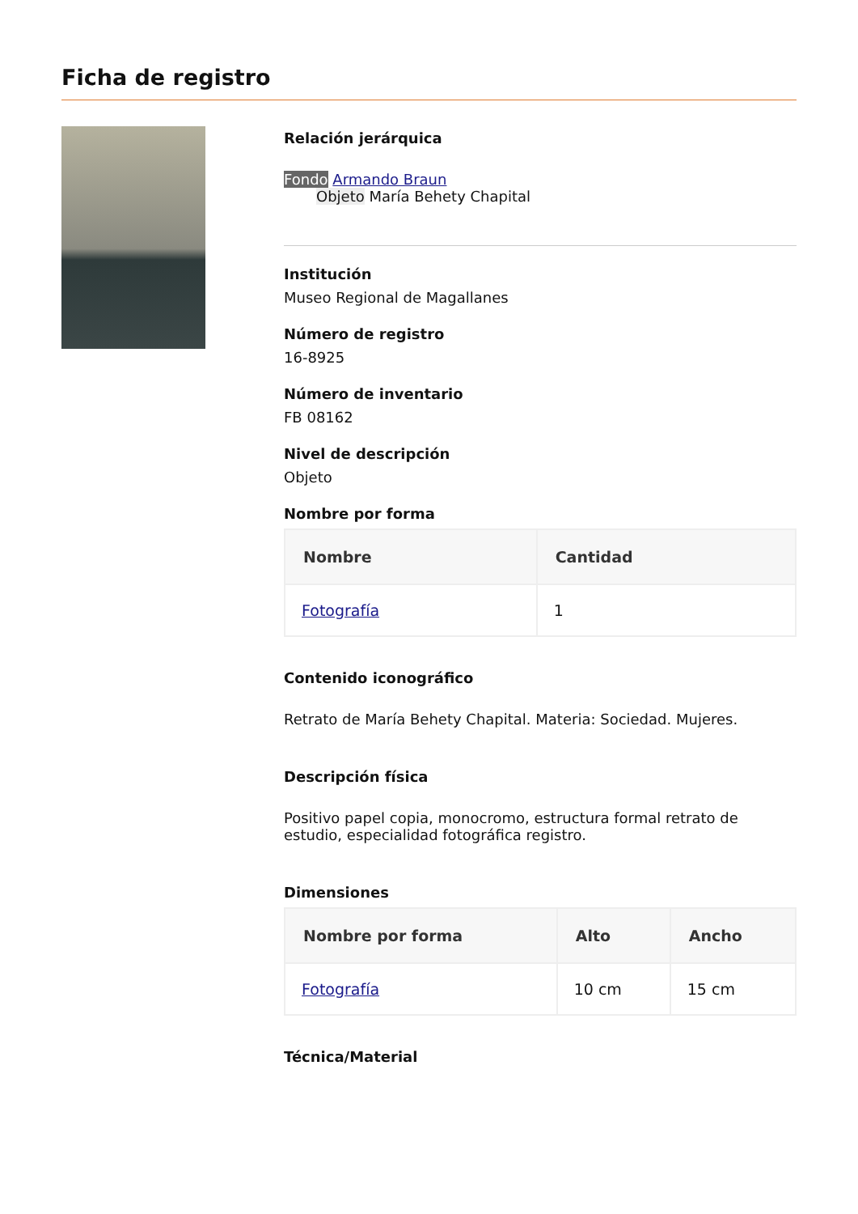Ficha de registro
Relación jerárquica
Fondo Armando Braun
Objeto María Behety Chapital
Institución
Museo Regional de Magallanes
Número de registro
16-8925
Número de inventario
FB 08162
Nivel de descripción
Objeto
Nombre por forma
| Nombre | Cantidad |
| --- | --- |
| Fotografía | 1 |
Contenido iconográfico
Retrato de María Behety Chapital. Materia: Sociedad. Mujeres.
Descripción física
Positivo papel copia, monocromo, estructura formal retrato de estudio, especialidad fotográfica registro.
Dimensiones
| Nombre por forma | Alto | Ancho |
| --- | --- | --- |
| Fotografía | 10 cm | 15 cm |
Técnica/Material